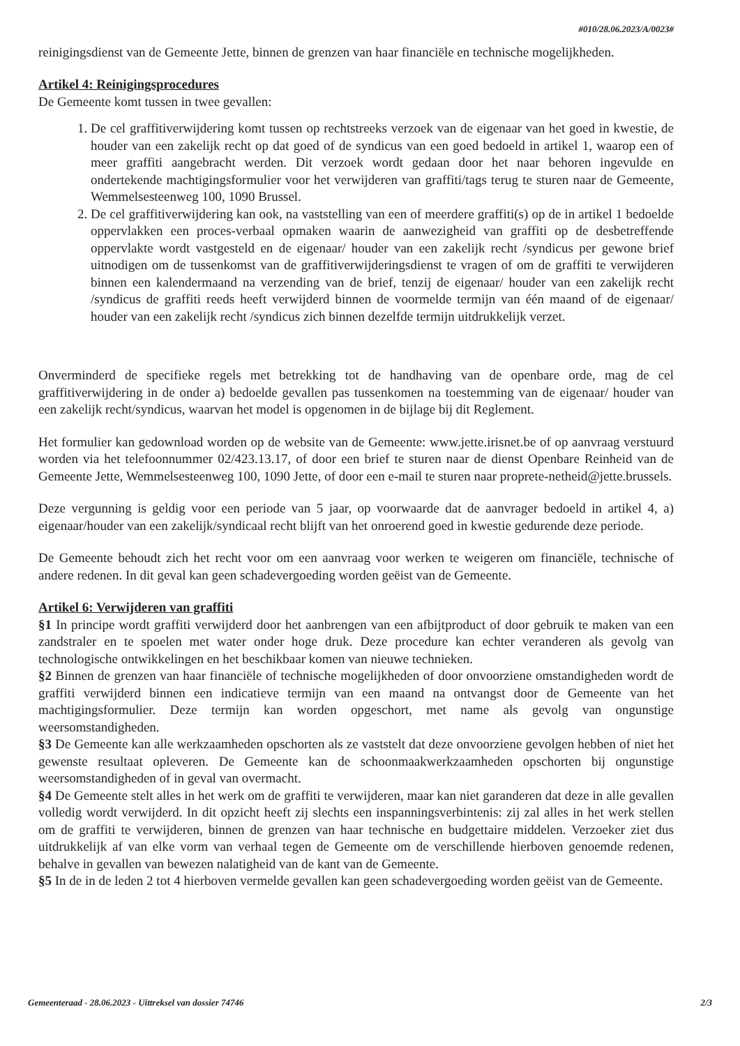#010/28.06.2023/A/0023#
reinigingsdienst van de Gemeente Jette, binnen de grenzen van haar financiële en technische mogelijkheden.
Artikel 4: Reinigingsprocedures
De Gemeente komt tussen in twee gevallen:
1. De cel graffitiverwijdering komt tussen op rechtstreeks verzoek van de eigenaar van het goed in kwestie, de houder van een zakelijk recht op dat goed of de syndicus van een goed bedoeld in artikel 1, waarop een of meer graffiti aangebracht werden. Dit verzoek wordt gedaan door het naar behoren ingevulde en ondertekende machtigingsformulier voor het verwijderen van graffiti/tags terug te sturen naar de Gemeente, Wemmelsesteenweg 100, 1090 Brussel.
2. De cel graffitiverwijdering kan ook, na vaststelling van een of meerdere graffiti(s) op de in artikel 1 bedoelde oppervlakken een proces-verbaal opmaken waarin de aanwezigheid van graffiti op de desbetreffende oppervlakte wordt vastgesteld en de eigenaar/ houder van een zakelijk recht /syndicus per gewone brief uitnodigen om de tussenkomst van de graffitiverwijderingsdienst te vragen of om de graffiti te verwijderen binnen een kalendermaand na verzending van de brief, tenzij de eigenaar/ houder van een zakelijk recht /syndicus de graffiti reeds heeft verwijderd binnen de voormelde termijn van één maand of de eigenaar/ houder van een zakelijk recht /syndicus zich binnen dezelfde termijn uitdrukkelijk verzet.
Onverminderd de specifieke regels met betrekking tot de handhaving van de openbare orde, mag de cel graffitiverwijdering in de onder a) bedoelde gevallen pas tussenkomen na toestemming van de eigenaar/ houder van een zakelijk recht/syndicus, waarvan het model is opgenomen in de bijlage bij dit Reglement.
Het formulier kan gedownload worden op de website van de Gemeente: www.jette.irisnet.be of op aanvraag verstuurd worden via het telefoonnummer 02/423.13.17, of door een brief te sturen naar de dienst Openbare Reinheid van de Gemeente Jette, Wemmelsesteenweg 100, 1090 Jette, of door een e-mail te sturen naar proprete-netheid@jette.brussels.
Deze vergunning is geldig voor een periode van 5 jaar, op voorwaarde dat de aanvrager bedoeld in artikel 4, a) eigenaar/houder van een zakelijk/syndicaal recht blijft van het onroerend goed in kwestie gedurende deze periode.
De Gemeente behoudt zich het recht voor om een aanvraag voor werken te weigeren om financiële, technische of andere redenen. In dit geval kan geen schadevergoeding worden geëist van de Gemeente.
Artikel 6: Verwijderen van graffiti
§1 In principe wordt graffiti verwijderd door het aanbrengen van een afbijtproduct of door gebruik te maken van een zandstraler en te spoelen met water onder hoge druk. Deze procedure kan echter veranderen als gevolg van technologische ontwikkelingen en het beschikbaar komen van nieuwe technieken.
§2 Binnen de grenzen van haar financiële of technische mogelijkheden of door onvoorziene omstandigheden wordt de graffiti verwijderd binnen een indicatieve termijn van een maand na ontvangst door de Gemeente van het machtigingsformulier. Deze termijn kan worden opgeschort, met name als gevolg van ongunstige weersomstandigheden.
§3 De Gemeente kan alle werkzaamheden opschorten als ze vaststelt dat deze onvoorziene gevolgen hebben of niet het gewenste resultaat opleveren. De Gemeente kan de schoonmaakwerkzaamheden opschorten bij ongunstige weersomstandigheden of in geval van overmacht.
§4 De Gemeente stelt alles in het werk om de graffiti te verwijderen, maar kan niet garanderen dat deze in alle gevallen volledig wordt verwijderd. In dit opzicht heeft zij slechts een inspanningsverbintenis: zij zal alles in het werk stellen om de graffiti te verwijderen, binnen de grenzen van haar technische en budgettaire middelen. Verzoeker ziet dus uitdrukkelijk af van elke vorm van verhaal tegen de Gemeente om de verschillende hierboven genoemde redenen, behalve in gevallen van bewezen nalatigheid van de kant van de Gemeente.
§5 In de in de leden 2 tot 4 hierboven vermelde gevallen kan geen schadevergoeding worden geëist van de Gemeente.
Gemeenteraad - 28.06.2023 - Uittreksel van dossier 74746 2/3